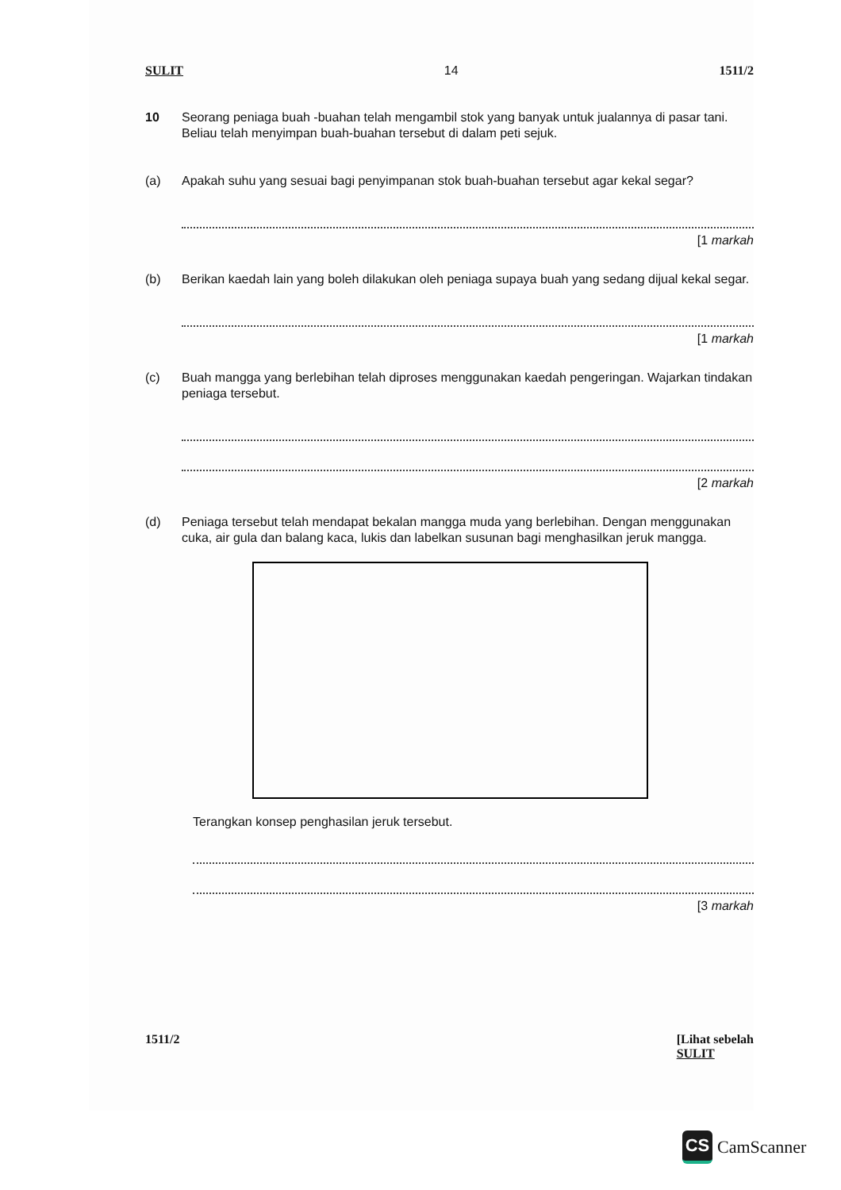SULIT 14 1511/2
10 Seorang peniaga buah -buahan telah mengambil stok yang banyak untuk jualannya di pasar tani. Beliau telah menyimpan buah-buahan tersebut di dalam peti sejuk.
(a) Apakah suhu yang sesuai bagi penyimpanan stok buah-buahan tersebut agar kekal segar?
[1 markah
(b) Berikan kaedah lain yang boleh dilakukan oleh peniaga supaya buah yang sedang dijual kekal segar.
[1 markah
(c) Buah mangga yang berlebihan telah diproses menggunakan kaedah pengeringan. Wajarkan tindakan peniaga tersebut.
[2 markah
(d) Peniaga tersebut telah mendapat bekalan mangga muda yang berlebihan. Dengan menggunakan cuka, air gula dan balang kaca, lukis dan labelkan susunan bagi menghasilkan jeruk mangga.
Terangkan konsep penghasilan jeruk tersebut.
[3 markah
1511/2 [Lihat sebelah
SULIT
CS
CamScanner